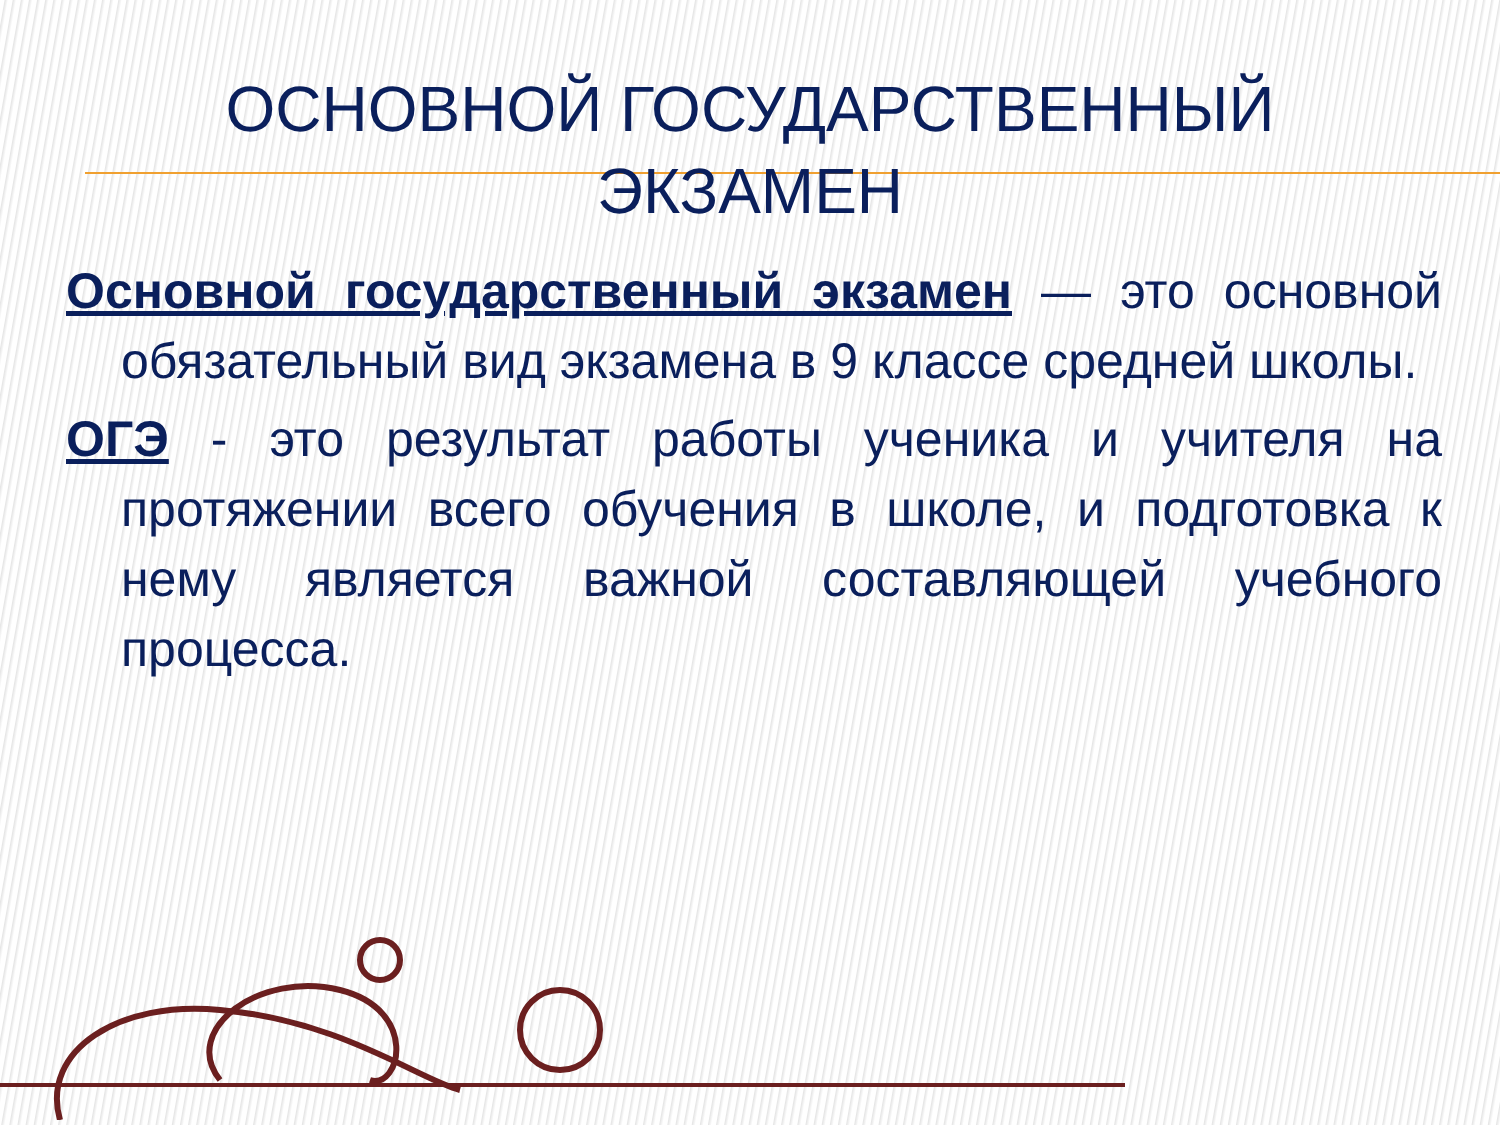ОСНОВНОЙ ГОСУДАРСТВЕННЫЙ
ЭКЗАМЕН
Основной государственный экзамен — это основной обязательный вид экзамена в 9 классе средней школы.
ОГЭ - это результат работы ученика и учителя на протяжении всего обучения в школе, и подготовка к нему является важной составляющей учебного процесса.